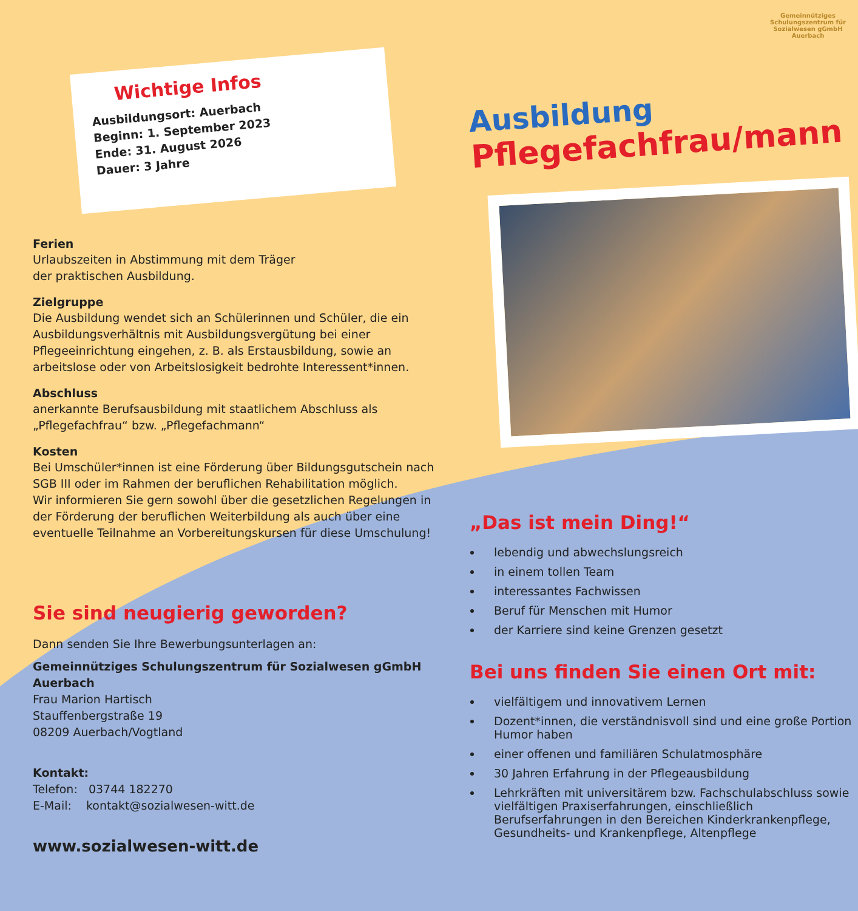Gemeinnütziges Schulungszentrum für Sozialwesen gGmbH Auerbach
Wichtige Infos
Ausbildungsort: Auerbach
Beginn: 1. September 2023
Ende: 31. August 2026
Dauer: 3 Jahre
Ferien
Urlaubszeiten in Abstimmung mit dem Träger
der praktischen Ausbildung.
Zielgruppe
Die Ausbildung wendet sich an Schülerinnen und Schüler, die ein Ausbildungsverhältnis mit Ausbildungsvergütung bei einer Pflegeeinrichtung eingehen, z. B. als Erstausbildung, sowie an arbeitslose oder von Arbeitslosigkeit bedrohte Interessent*innen.
Abschluss
anerkannte Berufsausbildung mit staatlichem Abschluss als „Pflegefachfrau“ bzw. „Pflegefachmann“
Kosten
Bei Umschüler*innen ist eine Förderung über Bildungsgutschein nach SGB III oder im Rahmen der beruflichen Rehabilitation möglich.
Wir informieren Sie gern sowohl über die gesetzlichen Regelungen in der Förderung der beruflichen Weiterbildung als auch über eine eventuelle Teilnahme an Vorbereitungskursen für diese Umschulung!
Sie sind neugierig geworden?
Dann senden Sie Ihre Bewerbungsunterlagen an:
Gemeinnütziges Schulungszentrum für Sozialwesen gGmbH Auerbach
Frau Marion Hartisch
Stauffenbergstraße 19
08209 Auerbach/Vogtland
Kontakt:
Telefon: 03744 182270
E-Mail: kontakt@sozialwesen-witt.de
www.sozialwesen-witt.de
Ausbildung
Pflegefachfrau/mann
„Das ist mein Ding!“
lebendig und abwechslungsreich
in einem tollen Team
interessantes Fachwissen
Beruf für Menschen mit Humor
der Karriere sind keine Grenzen gesetzt
Bei uns finden Sie einen Ort mit:
vielfältigem und innovativem Lernen
Dozent*innen, die verständnisvoll sind und eine große Portion Humor haben
einer offenen und familiären Schulatmosphäre
30 Jahren Erfahrung in der Pflegeausbildung
Lehrkräften mit universitärem bzw. Fachschulabschluss sowie vielfältigen Praxiserfahrungen, einschließlich Berufserfahrungen in den Bereichen Kinderkrankenpflege, Gesundheits- und Krankenpflege, Altenpflege